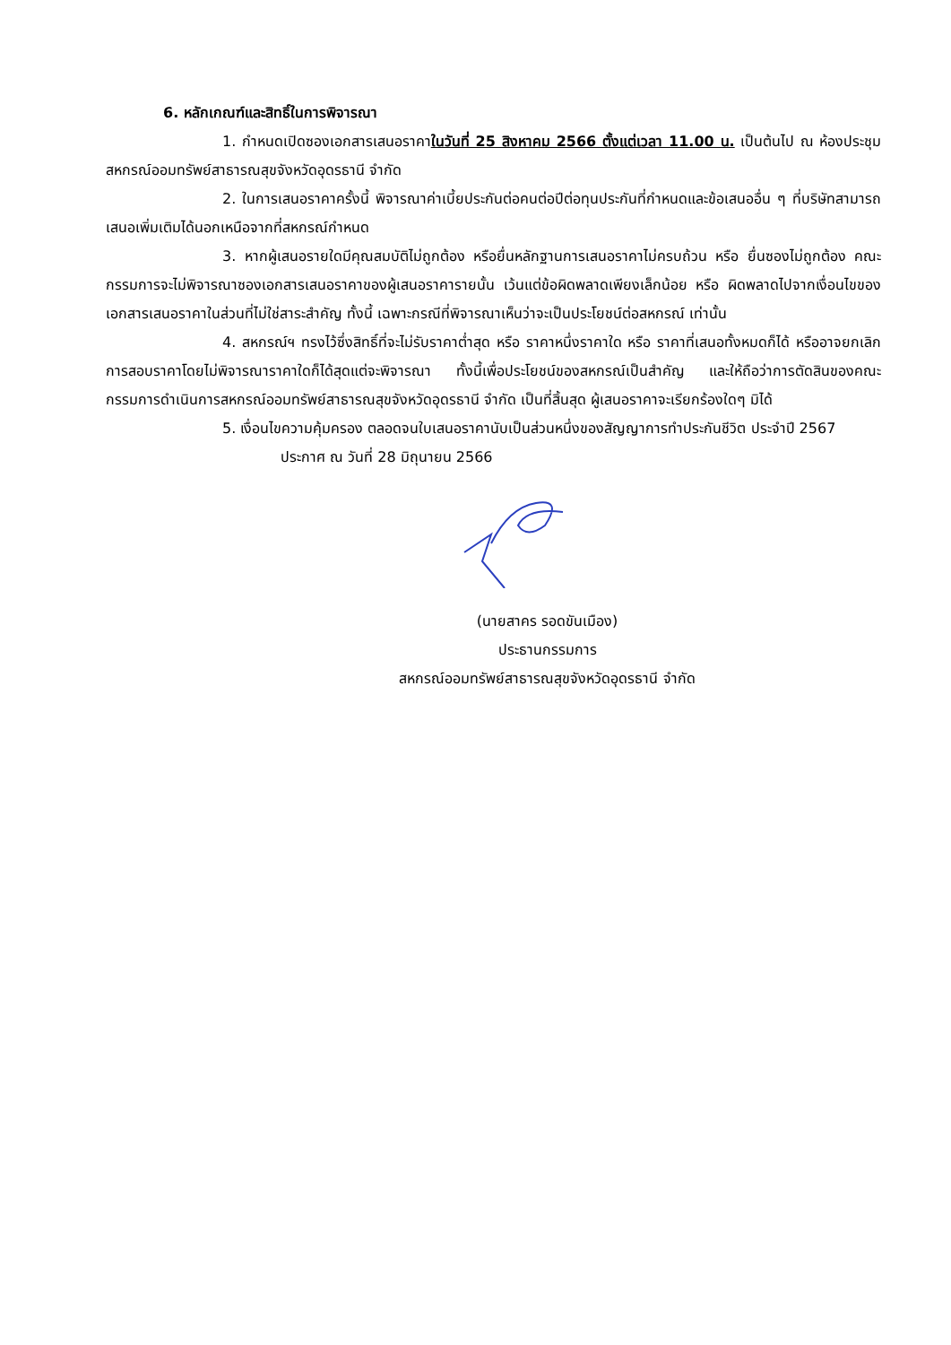6. หลักเกณฑ์และสิทธิ์ในการพิจารณา
1. กำหนดเปิดซองเอกสารเสนอราคาในวันที่ 25 สิงหาคม 2566 ตั้งแต่เวลา 11.00 น. เป็นต้นไป ณ ห้องประชุมสหกรณ์ออมทรัพย์สาธารณสุขจังหวัดอุดรธานี จำกัด
2. ในการเสนอราคาครั้งนี้ พิจารณาค่าเบี้ยประกันต่อคนต่อปีต่อทุนประกันที่กำหนดและข้อเสนออื่น ๆ ที่บริษัทสามารถเสนอเพิ่มเติมได้นอกเหนือจากที่สหกรณ์กำหนด
3. หากผู้เสนอรายใดมีคุณสมบัติไม่ถูกต้อง หรือยื่นหลักฐานการเสนอราคาไม่ครบถ้วน หรือ ยื่นซองไม่ถูกต้อง คณะกรรมการจะไม่พิจารณาซองเอกสารเสนอราคาของผู้เสนอราคารายนั้น เว้นแต่ข้อผิดพลาดเพียงเล็กน้อย หรือ ผิดพลาดไปจากเงื่อนไขของเอกสารเสนอราคาในส่วนที่ไม่ใช่สาระสำคัญ ทั้งนี้ เฉพาะกรณีที่พิจารณาเห็นว่าจะเป็นประโยชน์ต่อสหกรณ์ เท่านั้น
4. สหกรณ์ฯ ทรงไว้ซึ่งสิทธิ์ที่จะไม่รับราคาต่ำสุด หรือ ราคาหนึ่งราคาใด หรือ ราคาที่เสนอทั้งหมดก็ได้ หรืออาจยกเลิกการสอบราคาโดยไม่พิจารณาราคาใดก็ได้สุดแต่จะพิจารณา ทั้งนี้เพื่อประโยชน์ของสหกรณ์เป็นสำคัญ และให้ถือว่าการตัดสินของคณะกรรมการดำเนินการสหกรณ์ออมทรัพย์สาธารณสุขจังหวัดอุดรธานี จำกัด เป็นที่สิ้นสุด ผู้เสนอราคาจะเรียกร้องใดๆ มิได้
5. เงื่อนไขความคุ้มครอง ตลอดจนใบเสนอราคานับเป็นส่วนหนึ่งของสัญญาการทำประกันชีวิต ประจำปี 2567
ประกาศ ณ วันที่ 28 มิถุนายน 2566
(นายสาคร รอดขันเมือง)
ประธานกรรมการ
สหกรณ์ออมทรัพย์สาธารณสุขจังหวัดอุดรธานี จำกัด